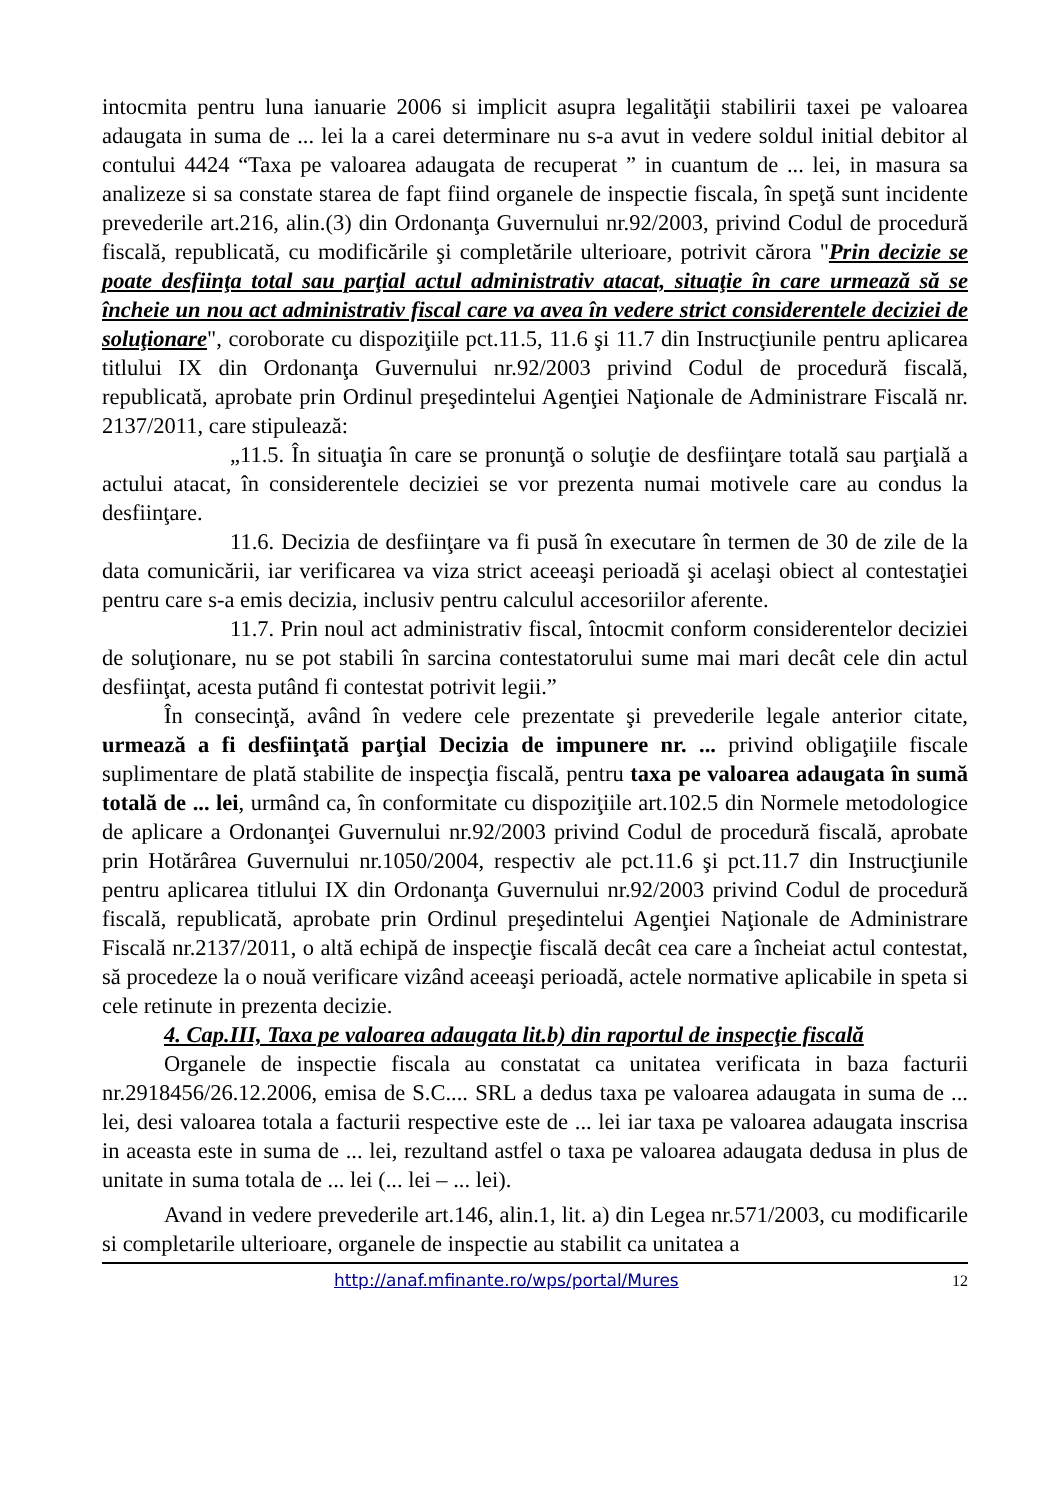intocmita pentru luna ianuarie 2006 si implicit asupra legalităţii stabilirii taxei pe valoarea adaugata in suma de ... lei la a carei determinare nu s-a avut in vedere soldul initial debitor al contului 4424 “Taxa pe valoarea adaugata de recuperat ” in cuantum de ... lei, in masura sa analizeze si sa constate starea de fapt fiind organele de inspectie fiscala, în speţă sunt incidente prevederile art.216, alin.(3) din Ordonanţa Guvernului nr.92/2003, privind Codul de procedură fiscală, republicată, cu modificările şi completările ulterioare, potrivit cărora "Prin decizie se poate desfiinţa total sau parţial actul administrativ atacat, situaţie în care urmează să se încheie un nou act administrativ fiscal care va avea în vedere strict considerentele deciziei de soluţionare", coroborate cu dispoziţiile pct.11.5, 11.6 şi 11.7 din Instrucţiunile pentru aplicarea titlului IX din Ordonanţa Guvernului nr.92/2003 privind Codul de procedură fiscală, republicată, aprobate prin Ordinul preşedintelui Agenţiei Naţionale de Administrare Fiscală nr. 2137/2011, care stipulează:
„11.5. În situaţia în care se pronunţă o soluţie de desfiinţare totală sau parţială a actului atacat, în considerentele deciziei se vor prezenta numai motivele care au condus la desfiinţare.
11.6. Decizia de desfiinţare va fi pusă în executare în termen de 30 de zile de la data comunicării, iar verificarea va viza strict aceeaşi perioadă şi acelaşi obiect al contestaţiei pentru care s-a emis decizia, inclusiv pentru calculul accesoriilor aferente.
11.7. Prin noul act administrativ fiscal, întocmit conform considerentelor deciziei de soluţionare, nu se pot stabili în sarcina contestatorului sume mai mari decât cele din actul desfiinţat, acesta putând fi contestat potrivit legii.”
În consecinţă, având în vedere cele prezentate şi prevederile legale anterior citate, urmează a fi desfiinţată parţial Decizia de impunere nr. ... privind obligaţiile fiscale suplimentare de plată stabilite de inspecţia fiscală, pentru taxa pe valoarea adaugata în sumă totală de ... lei, urmând ca, în conformitate cu dispoziţiile art.102.5 din Normele metodologice de aplicare a Ordonanţei Guvernului nr.92/2003 privind Codul de procedură fiscală, aprobate prin Hotărârea Guvernului nr.1050/2004, respectiv ale pct.11.6 şi pct.11.7 din Instrucţiunile pentru aplicarea titlului IX din Ordonanţa Guvernului nr.92/2003 privind Codul de procedură fiscală, republicată, aprobate prin Ordinul preşedintelui Agenţiei Naţionale de Administrare Fiscală nr.2137/2011, o altă echipă de inspecţie fiscală decât cea care a încheiat actul contestat, să procedeze la o nouă verificare vizând aceeaşi perioadă, actele normative aplicabile in speta si cele retinute in prezenta decizie.
4. Cap.III, Taxa pe valoarea adaugata lit.b) din raportul de inspecţie fiscală
Organele de inspectie fiscala au constatat ca unitatea verificata in baza facturii nr.2918456/26.12.2006, emisa de S.C.... SRL a dedus taxa pe valoarea adaugata in suma de ... lei, desi valoarea totala a facturii respective este de ... lei iar taxa pe valoarea adaugata inscrisa in aceasta este in suma de ... lei, rezultand astfel o taxa pe valoarea adaugata dedusa in plus de unitate in suma totala de ... lei (... lei – ... lei).
Avand in vedere prevederile art.146, alin.1, lit. a) din Legea nr.571/2003, cu modificarile si completarile ulterioare, organele de inspectie au stabilit ca unitatea a
http://anaf.mfinante.ro/wps/portal/Mures 12